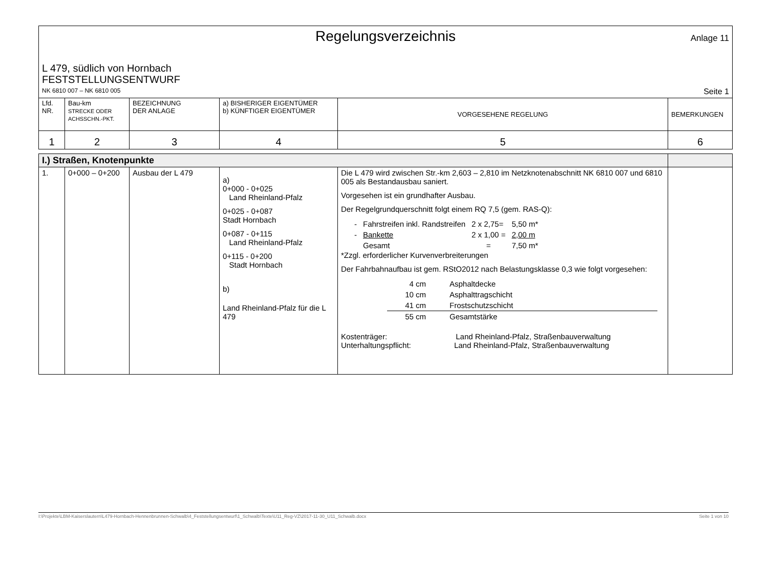Regelungsverzeichnis
Anlage 11
L 479, südlich von Hornbach
FESTSTELLUNGSENTWURF
NK 6810 007 – NK 6810 005 Seite 1
| Lfd. NR. | Bau-km STRECKE ODER ACHSSCHN.-PKT. | BEZEICHNUNG DER ANLAGE | a) BISHERIGER EIGENTÜMER b) KÜNFTIGER EIGENTÜMER | VORGESEHENE REGELUNG | BEMERKUNGEN |
| --- | --- | --- | --- | --- | --- |
| 1 | 2 | 3 | 4 | 5 | 6 |
| I.) Straßen, Knotenpunkte | | | | | |
| 1. | 0+000 – 0+200 | Ausbau der L 479 | a) 0+000 - 0+025 Land Rheinland-Pfalz 0+025 - 0+087 Stadt Hornbach 0+087 - 0+115 Land Rheinland-Pfalz 0+115 - 0+200 Stadt Hornbach b) Land Rheinland-Pfalz für die L 479 | Die L 479 wird zwischen Str.-km 2,603 – 2,810 im Netzknotenabschnitt NK 6810 007 und 6810 005 als Bestandausbau saniert. Vorgesehen ist ein grundhafter Ausbau. Der Regelgrundquerschnitt folgt einem RQ 7,5 (gem. RAS-Q): / - / Fahrstreifen inkl. Randstreifen / 2 x 2,75= / 5,50 m* / / - / Bankette / 2 x 1,00 = / 2,00 m / / / Gesamt / = / 7,50 m* / *Zzgl. erforderlicher Kurvenverbreiterungen Der Fahrbahnaufbau ist gem. RStO2012 nach Belastungsklasse 0,3 wie folgt vorgesehen: / 4 cm / Asphaltdecke / / 10 cm / Asphalttragschicht / / 41 cm / Frostschutzschicht / / 55 cm / Gesamtstärke / Kostenträger: Land Rheinland-Pfalz, Straßenbauverwaltung Unterhaltungspflicht: Land Rheinland-Pfalz, Straßenbauverwaltung | |
I:\Projekte\LBM-Kaiserslautern\L479-Hornbach-Hennenbrunnen-Schwalb\4_Feststellungsentwurf\1_Schwalb\Texte\U11_Reg-VZ\2017-11-30_U11_Schwalb.docx Seite 1 von 10